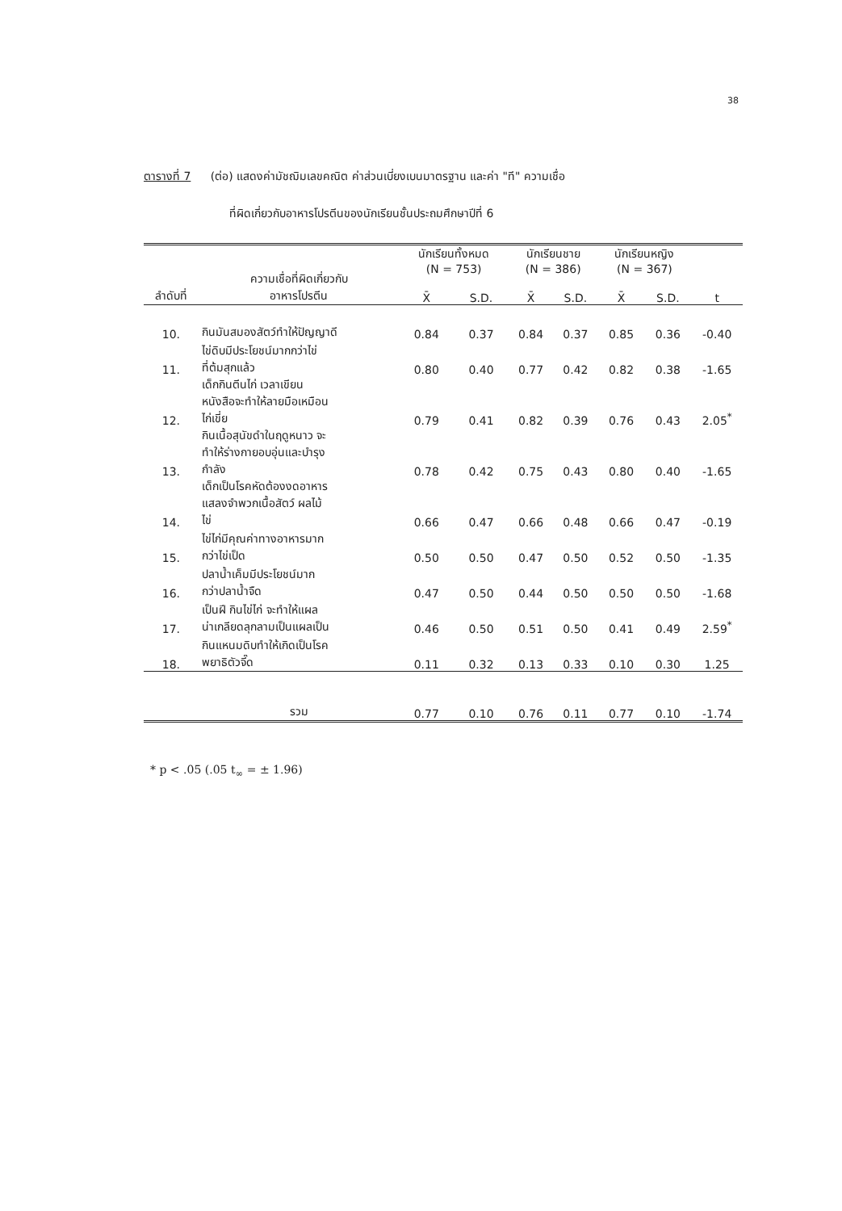38
ตารางที่ 7 (ต่อ) แสดงค่ามัชฌิมเลขคณิต ค่าส่วนเบี่ยงเบนมาตรฐาน และค่า "ที" ความเชื่อ
ที่ผิดเกี่ยวกับอาหารโปรตีนของนักเรียนชั้นประถมศึกษาปีที่ 6
| ลำดับที่ | ความเชื่อที่ผิดเกี่ยวกับ อาหารโปรตีน | นักเรียนทั้งหมด (N = 753) | | นักเรียนชาย (N = 386) | | นักเรียนหญิง (N = 367) | | t |
| --- | --- | --- | --- | --- | --- | --- | --- | --- |
| | | X̄ | S.D. | X̄ | S.D. | X̄ | S.D. | |
| 10. | กินมันสมองสัตว์ทำให้ปัญญาดี | 0.84 | 0.37 | 0.84 | 0.37 | 0.85 | 0.36 | -0.40 |
| 11. | ไข่ดิบมีประโยชน์มากกว่าไข่ ที่ต้มสุกแล้ว | 0.80 | 0.40 | 0.77 | 0.42 | 0.82 | 0.38 | -1.65 |
| 12. | เด็กกินตีนไก่ เวลาเขียน หนังสือจะทำให้ลายมือเหมือน ไก่เขี่ย | 0.79 | 0.41 | 0.82 | 0.39 | 0.76 | 0.43 | 2.05<sup>*</sup> |
| 13. | กินเนื้อสุนัขดำในฤดูหนาว จะ ทำให้ร่างกายอบอุ่นและบำรุง กำลัง | 0.78 | 0.42 | 0.75 | 0.43 | 0.80 | 0.40 | -1.65 |
| 14. | เด็กเป็นโรคหัดต้องงดอาหาร แสลงจำพวกเนื้อสัตว์ ผลไม้ ไข่ | 0.66 | 0.47 | 0.66 | 0.48 | 0.66 | 0.47 | -0.19 |
| 15. | ไข่ไก่มีคุณค่าทางอาหารมาก กว่าไข่เป็ด | 0.50 | 0.50 | 0.47 | 0.50 | 0.52 | 0.50 | -1.35 |
| 16. | ปลาน้ำเค็มมีประโยชน์มาก กว่าปลาน้ำจืด | 0.47 | 0.50 | 0.44 | 0.50 | 0.50 | 0.50 | -1.68 |
| 17. | เป็นฝี กินไข่ไก่ จะทำให้แผล น่าเกลียดลุกลามเป็นแผลเป็น | 0.46 | 0.50 | 0.51 | 0.50 | 0.41 | 0.49 | 2.59<sup>*</sup> |
| 18. | กินแหนมดิบทำให้เกิดเป็นโรค พยาธิตัวจี๊ด | 0.11 | 0.32 | 0.13 | 0.33 | 0.10 | 0.30 | 1.25 |
| | รวม | 0.77 | 0.10 | 0.76 | 0.11 | 0.77 | 0.10 | -1.74 |
* p < .05 (.05 t<sub>∞</sub> = ± 1.96)